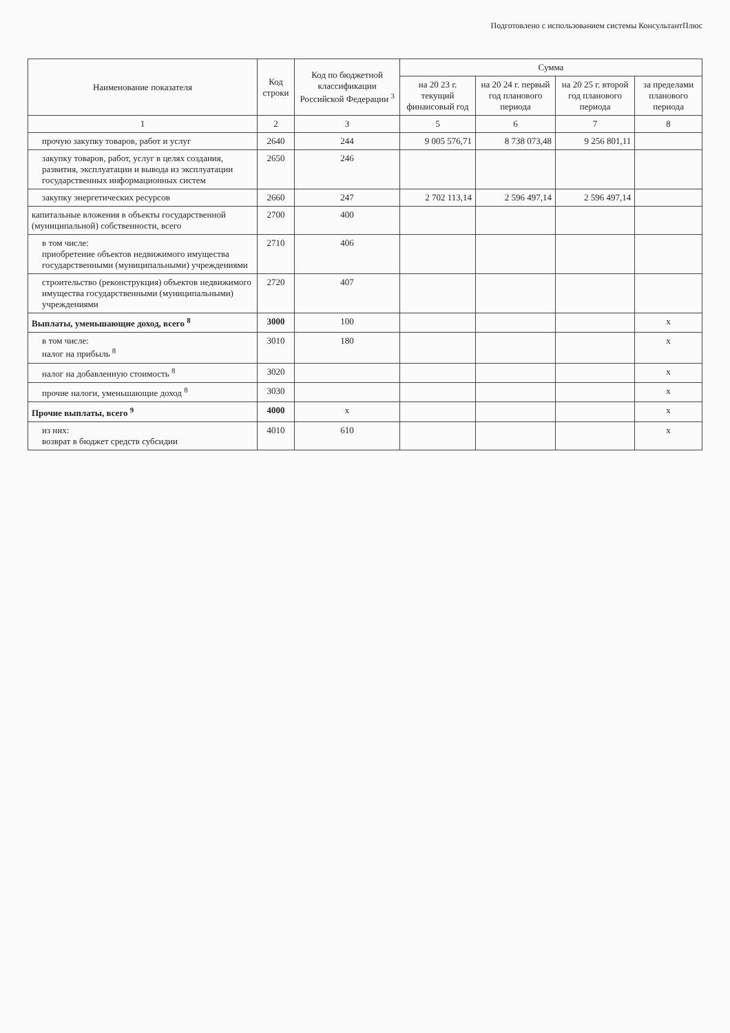Подготовлено с использованием системы КонсультантПлюс
| Наименование показателя | Код строки | Код по бюджетной классификации Российской Федерации <sup>3</sup> | Сумма | | | |
| --- | --- | --- | --- | --- | --- | --- |
| | | | на 20 23 г. текущий финансовый год | на 20 24 г. первый год планового периода | на 20 25 г. второй год планового периода | за пределами планового периода |
| 1 | 2 | 3 | 5 | 6 | 7 | 8 |
| прочую закупку товаров, работ и услуг | 2640 | 244 | 9 005 576,71 | 8 738 073,48 | 9 256 801,11 | |
| закупку товаров, работ, услуг в целях создания, развития, эксплуатации и вывода из эксплуатации государственных информационных систем | 2650 | 246 | | | | |
| закупку энергетических ресурсов | 2660 | 247 | 2 702 113,14 | 2 596 497,14 | 2 596 497,14 | |
| капитальные вложения в объекты государственной (муниципальной) собственности, всего | 2700 | 400 | | | | |
| в том числе: приобретение объектов недвижимого имущества государственными (муниципальными) учреждениями | 2710 | 406 | | | | |
| строительство (реконструкция) объектов недвижимого имущества государственными (муниципальными) учреждениями | 2720 | 407 | | | | |
| Выплаты, уменьшающие доход, всего <sup>8</sup> | 3000 | 100 | | | | x |
| в том числе: налог на прибыль <sup>8</sup> | 3010 | 180 | | | | x |
| налог на добавленную стоимость <sup>8</sup> | 3020 | | | | | x |
| прочие налоги, уменьшающие доход <sup>8</sup> | 3030 | | | | | x |
| Прочие выплаты, всего <sup>9</sup> | 4000 | x | | | | x |
| из них: возврат в бюджет средств субсидии | 4010 | 610 | | | | x |